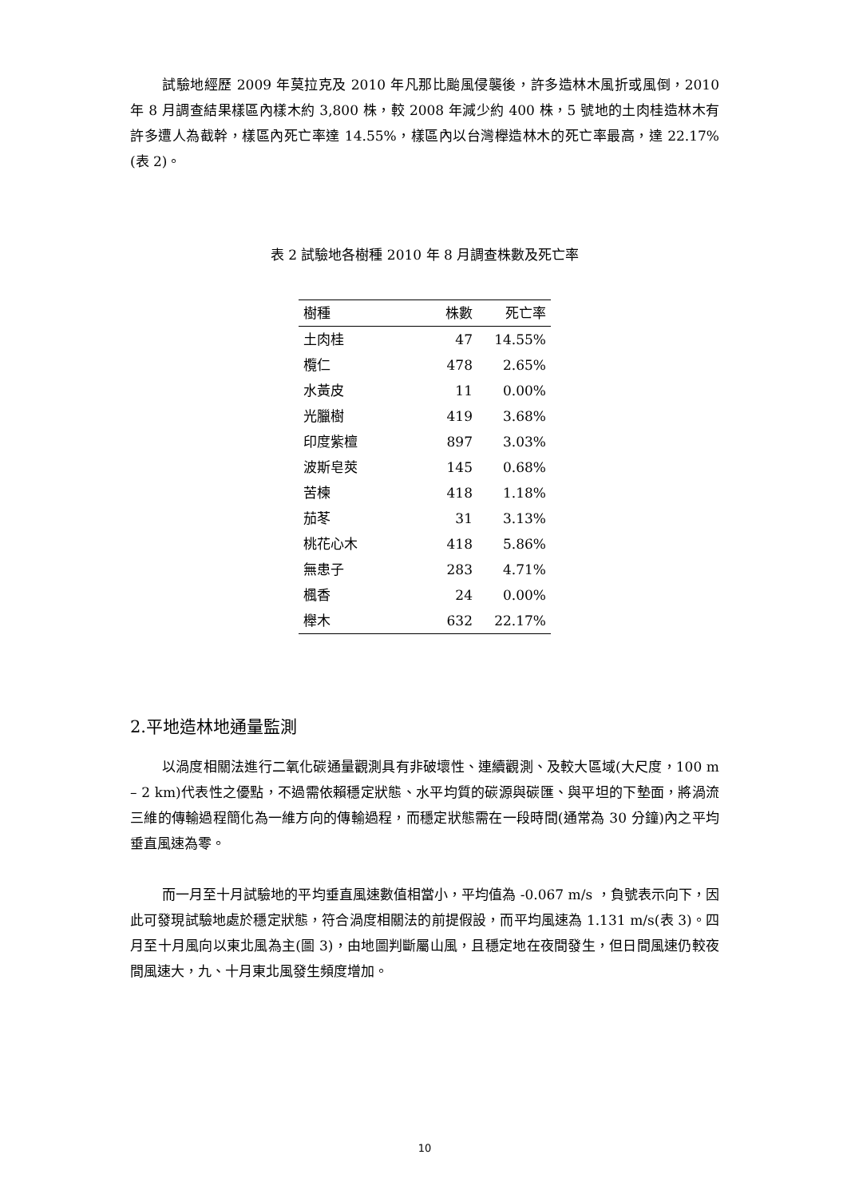試驗地經歷 2009 年莫拉克及 2010 年凡那比颱風侵襲後，許多造林木風折或風倒，2010 年 8 月調查結果樣區內樣木約 3,800 株，較 2008 年減少約 400 株，5 號地的土肉桂造林木有許多遭人為截幹，樣區內死亡率達 14.55%，樣區內以台灣櫸造林木的死亡率最高，達 22.17%(表 2)。
表 2 試驗地各樹種 2010 年 8 月調查株數及死亡率
| 樹種 | 株數 | 死亡率 |
| --- | --- | --- |
| 土肉桂 | 47 | 14.55% |
| 欖仁 | 478 | 2.65% |
| 水黃皮 | 11 | 0.00% |
| 光臘樹 | 419 | 3.68% |
| 印度紫檀 | 897 | 3.03% |
| 波斯皂莢 | 145 | 0.68% |
| 苦楝 | 418 | 1.18% |
| 茄苳 | 31 | 3.13% |
| 桃花心木 | 418 | 5.86% |
| 無患子 | 283 | 4.71% |
| 楓香 | 24 | 0.00% |
| 櫸木 | 632 | 22.17% |
2.平地造林地通量監測
以渦度相關法進行二氧化碳通量觀測具有非破壞性、連續觀測、及較大區域(大尺度，100 m – 2 km)代表性之優點，不過需依賴穩定狀態、水平均質的碳源與碳匯、與平坦的下墊面，將渦流三維的傳輸過程簡化為一維方向的傳輸過程，而穩定狀態需在一段時間(通常為 30 分鐘)內之平均垂直風速為零。
而一月至十月試驗地的平均垂直風速數值相當小，平均值為 -0.067 m/s ，負號表示向下，因此可發現試驗地處於穩定狀態，符合渦度相關法的前提假設，而平均風速為 1.131 m/s(表 3)。四月至十月風向以東北風為主(圖 3)，由地圖判斷屬山風，且穩定地在夜間發生，但日間風速仍較夜間風速大，九、十月東北風發生頻度增加。
10